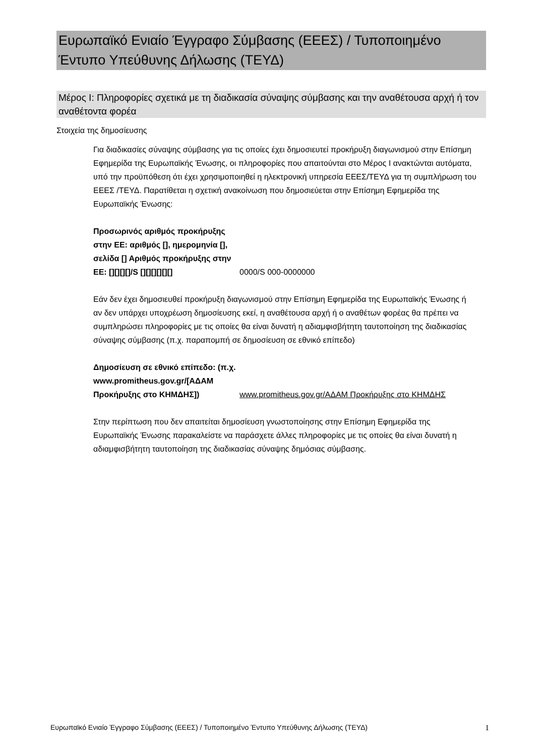Ευρωπαϊκό Ενιαίο Έγγραφο Σύμβασης (ΕΕΕΣ) / Τυποποιημένο Έντυπο Υπεύθυνης Δήλωσης (ΤΕΥΔ)
Μέρος I: Πληροφορίες σχετικά με τη διαδικασία σύναψης σύμβασης και την αναθέτουσα αρχή ή τον αναθέτοντα φορέα
Στοιχεία της δημοσίευσης
Για διαδικασίες σύναψης σύμβασης για τις οποίες έχει δημοσιευτεί προκήρυξη διαγωνισμού στην Επίσημη Εφημερίδα της Ευρωπαϊκής Ένωσης, οι πληροφορίες που απαιτούνται στο Μέρος I ανακτώνται αυτόματα, υπό την προϋπόθεση ότι έχει χρησιμοποιηθεί η ηλεκτρονική υπηρεσία ΕΕΕΣ/ΤΕΥΔ για τη συμπλήρωση του ΕΕΕΣ /ΤΕΥΔ. Παρατίθεται η σχετική ανακοίνωση που δημοσιεύεται στην Επίσημη Εφημερίδα της Ευρωπαϊκής Ένωσης:
Προσωρινός αριθμός προκήρυξης στην ΕΕ: αριθμός [], ημερομηνία [], σελίδα [] Αριθμός προκήρυξης στην ΕΕ: [][][][]/S [][][][][][]
0000/S 000-0000000
Εάν δεν έχει δημοσιευθεί προκήρυξη διαγωνισμού στην Επίσημη Εφημερίδα της Ευρωπαϊκής Ένωσης ή αν δεν υπάρχει υποχρέωση δημοσίευσης εκεί, η αναθέτουσα αρχή ή ο αναθέτων φορέας θα πρέπει να συμπληρώσει πληροφορίες με τις οποίες θα είναι δυνατή η αδιαμφισβήτητη ταυτοποίηση της διαδικασίας σύναψης σύμβασης (π.χ. παραπομπή σε δημοσίευση σε εθνικό επίπεδο)
Δημοσίευση σε εθνικό επίπεδο: (π.χ. www.promitheus.gov.gr/[ΑΔΑΜ Προκήρυξης στο ΚΗΜΔΗΣ])
www.promitheus.gov.gr/ΑΔΑΜ Προκήρυξης στο ΚΗΜΔΗΣ
Στην περίπτωση που δεν απαιτείται δημοσίευση γνωστοποίησης στην Επίσημη Εφημερίδα της Ευρωπαϊκής Ένωσης παρακαλείστε να παράσχετε άλλες πληροφορίες με τις οποίες θα είναι δυνατή η αδιαμφισβήτητη ταυτοποίηση της διαδικασίας σύναψης δημόσιας σύμβασης.
Ευρωπαϊκό Ενιαίο Έγγραφο Σύμβασης (ΕΕΕΣ) / Τυποποιημένο Έντυπο Υπεύθυνης Δήλωσης (ΤΕΥΔ) 1